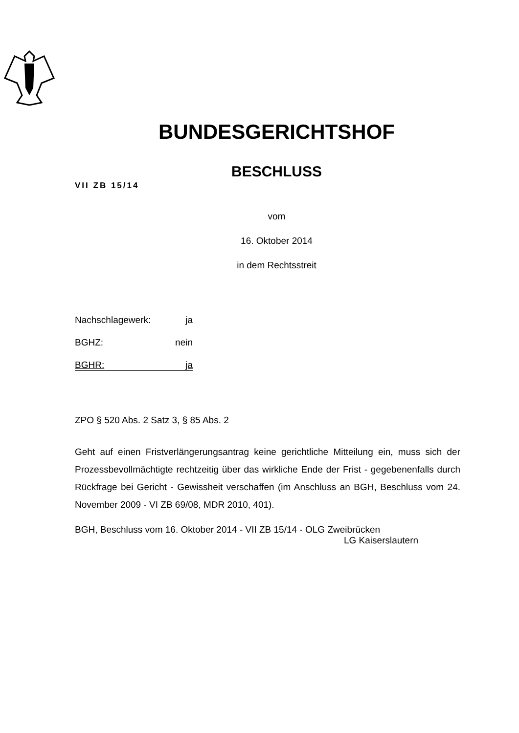BUNDESGERICHTSHOF
BESCHLUSS
VII ZB 15/14
vom
16. Oktober 2014
in dem Rechtsstreit
Nachschlagewerk: ja
BGHZ: nein
BGHR: ja
ZPO § 520 Abs. 2 Satz 3, § 85 Abs. 2
Geht auf einen Fristverlängerungsantrag keine gerichtliche Mitteilung ein, muss sich der Prozessbevollmächtigte rechtzeitig über das wirkliche Ende der Frist - gegebenenfalls durch Rückfrage bei Gericht - Gewissheit verschaffen (im Anschluss an BGH, Beschluss vom 24. November 2009 - VI ZB 69/08, MDR 2010, 401).
BGH, Beschluss vom 16. Oktober 2014 - VII ZB 15/14 - OLG Zweibrücken
LG Kaiserslautern